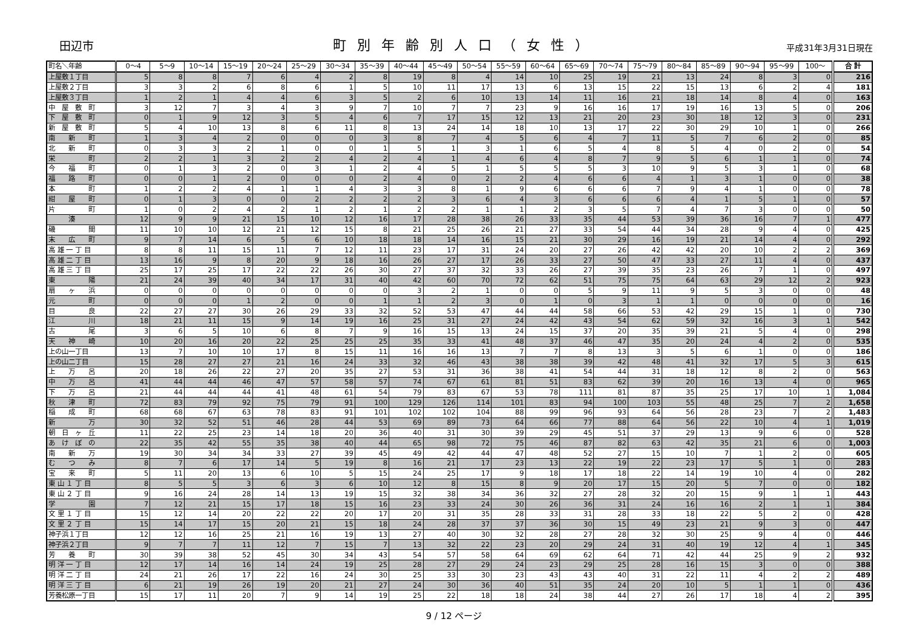田辺市
町別年齢別人口（女性）
平成31年3月31日現在
| 町名＼年齢 | 0～4 | 5～9 | 10～14 | 15～19 | 20～24 | 25～29 | 30～34 | 35～39 | 40～44 | 45～49 | 50～54 | 55～59 | 60～64 | 65～69 | 70～74 | 75～79 | 80～84 | 85～89 | 90～94 | 95～99 | 100～ | 合 計 |
| --- | --- | --- | --- | --- | --- | --- | --- | --- | --- | --- | --- | --- | --- | --- | --- | --- | --- | --- | --- | --- | --- | --- |
| 上屋敷１丁目 | 5 | 8 | 8 | 7 | 6 | 4 | 2 | 8 | 19 | 8 | 4 | 14 | 10 | 25 | 19 | 21 | 13 | 24 | 8 | 3 | 0 | 216 |
| 上屋敷２丁目 | 3 | 3 | 2 | 6 | 8 | 6 | 1 | 5 | 10 | 11 | 17 | 13 | 6 | 13 | 15 | 22 | 15 | 13 | 6 | 2 | 4 | 181 |
| 上屋敷３丁目 | 1 | 2 | 1 | 4 | 4 | 6 | 3 | 5 | 2 | 6 | 10 | 13 | 14 | 11 | 16 | 21 | 18 | 14 | 8 | 4 | 0 | 163 |
| 中 屋 敷 町 | 3 | 12 | 7 | 3 | 4 | 3 | 9 | 7 | 10 | 7 | 7 | 23 | 9 | 16 | 16 | 17 | 19 | 16 | 13 | 5 | 0 | 206 |
| 下 屋 敷 町 | 0 | 1 | 9 | 12 | 3 | 5 | 4 | 6 | 7 | 17 | 15 | 12 | 13 | 21 | 20 | 23 | 30 | 18 | 12 | 3 | 0 | 231 |
| 新 屋 敷 町 | 5 | 4 | 10 | 13 | 8 | 6 | 11 | 8 | 13 | 24 | 14 | 18 | 10 | 13 | 17 | 22 | 30 | 29 | 10 | 1 | 0 | 266 |
| 南 新 町 | 1 | 3 | 4 | 2 | 0 | 0 | 0 | 3 | 8 | 7 | 4 | 5 | 6 | 4 | 7 | 11 | 5 | 7 | 6 | 2 | 0 | 85 |
| 北 新 町 | 0 | 3 | 3 | 2 | 1 | 0 | 0 | 1 | 5 | 1 | 3 | 1 | 6 | 5 | 4 | 8 | 5 | 4 | 0 | 2 | 0 | 54 |
| 栄 町 | 2 | 2 | 1 | 3 | 2 | 2 | 4 | 2 | 4 | 1 | 4 | 6 | 4 | 8 | 7 | 9 | 5 | 6 | 1 | 1 | 0 | 74 |
| 今 福 町 | 0 | 1 | 3 | 2 | 0 | 3 | 1 | 2 | 4 | 5 | 1 | 5 | 5 | 5 | 3 | 10 | 9 | 5 | 3 | 1 | 0 | 68 |
| 福 路 町 | 0 | 0 | 1 | 2 | 0 | 0 | 0 | 2 | 4 | 0 | 2 | 2 | 4 | 6 | 6 | 4 | 1 | 3 | 1 | 0 | 0 | 38 |
| 本 町 | 1 | 2 | 2 | 4 | 1 | 1 | 4 | 3 | 3 | 8 | 1 | 9 | 6 | 6 | 6 | 7 | 9 | 4 | 1 | 0 | 0 | 78 |
| 紺 屋 町 | 0 | 1 | 3 | 0 | 0 | 2 | 2 | 2 | 2 | 3 | 6 | 4 | 3 | 6 | 6 | 6 | 4 | 1 | 5 | 1 | 0 | 57 |
| 片 町 | 1 | 0 | 2 | 4 | 2 | 1 | 2 | 1 | 2 | 2 | 1 | 1 | 2 | 3 | 5 | 7 | 4 | 7 | 3 | 0 | 0 | 50 |
| 湊 | 12 | 9 | 9 | 21 | 15 | 10 | 12 | 16 | 17 | 28 | 38 | 26 | 33 | 35 | 44 | 53 | 39 | 36 | 16 | 7 | 1 | 477 |
| 磯 間 | 11 | 10 | 10 | 12 | 21 | 12 | 15 | 8 | 21 | 25 | 26 | 21 | 27 | 33 | 54 | 44 | 34 | 28 | 9 | 4 | 0 | 425 |
| 末 広 町 | 9 | 7 | 14 | 6 | 5 | 6 | 10 | 18 | 18 | 14 | 16 | 15 | 21 | 30 | 29 | 16 | 19 | 21 | 14 | 4 | 0 | 292 |
| 高 雄 一 丁 目 | 8 | 8 | 11 | 15 | 11 | 7 | 12 | 11 | 23 | 17 | 31 | 24 | 20 | 27 | 26 | 42 | 42 | 20 | 10 | 2 | 2 | 369 |
| 高 雄 二 丁 目 | 13 | 16 | 9 | 8 | 20 | 9 | 18 | 16 | 26 | 27 | 17 | 26 | 33 | 27 | 50 | 47 | 33 | 27 | 11 | 4 | 0 | 437 |
| 高 雄 三 丁 目 | 25 | 17 | 25 | 17 | 22 | 22 | 26 | 30 | 27 | 37 | 32 | 33 | 26 | 27 | 39 | 35 | 23 | 26 | 7 | 1 | 0 | 497 |
| 東 陽 | 21 | 24 | 39 | 40 | 34 | 17 | 31 | 40 | 42 | 60 | 70 | 72 | 62 | 51 | 75 | 75 | 64 | 63 | 29 | 12 | 2 | 923 |
| 扇 ヶ 浜 | 0 | 0 | 0 | 0 | 0 | 0 | 0 | 0 | 3 | 2 | 1 | 0 | 0 | 5 | 9 | 11 | 9 | 5 | 3 | 0 | 0 | 48 |
| 元 町 | 0 | 0 | 0 | 1 | 2 | 0 | 0 | 1 | 1 | 2 | 3 | 0 | 1 | 0 | 3 | 1 | 1 | 0 | 0 | 0 | 0 | 16 |
| 目 良 | 22 | 27 | 27 | 30 | 26 | 29 | 33 | 32 | 52 | 53 | 47 | 44 | 44 | 58 | 66 | 53 | 42 | 29 | 15 | 1 | 0 | 730 |
| 江 川 | 18 | 21 | 11 | 15 | 9 | 14 | 19 | 16 | 25 | 31 | 27 | 24 | 42 | 43 | 54 | 62 | 59 | 32 | 16 | 3 | 1 | 542 |
| 古 尾 | 3 | 6 | 5 | 10 | 6 | 8 | 7 | 9 | 16 | 15 | 13 | 24 | 15 | 37 | 20 | 35 | 39 | 21 | 5 | 4 | 0 | 298 |
| 天 神 崎 | 10 | 20 | 16 | 20 | 22 | 25 | 25 | 25 | 35 | 33 | 41 | 48 | 37 | 46 | 47 | 35 | 20 | 24 | 4 | 2 | 0 | 535 |
| 上の山一丁目 | 13 | 7 | 10 | 10 | 17 | 8 | 15 | 11 | 16 | 16 | 13 | 7 | 7 | 8 | 13 | 3 | 5 | 6 | 1 | 0 | 0 | 186 |
| 上の山二丁目 | 15 | 28 | 27 | 27 | 21 | 16 | 24 | 33 | 32 | 46 | 43 | 38 | 38 | 39 | 42 | 48 | 41 | 32 | 17 | 5 | 3 | 615 |
| 上 万 呂 | 20 | 18 | 26 | 22 | 27 | 20 | 35 | 27 | 53 | 31 | 36 | 38 | 41 | 54 | 44 | 31 | 18 | 12 | 8 | 2 | 0 | 563 |
| 中 万 呂 | 41 | 44 | 44 | 46 | 47 | 57 | 58 | 57 | 74 | 67 | 61 | 81 | 51 | 83 | 62 | 39 | 20 | 16 | 13 | 4 | 0 | 965 |
| 下 万 呂 | 21 | 44 | 44 | 44 | 41 | 48 | 61 | 54 | 79 | 83 | 67 | 53 | 78 | 111 | 81 | 87 | 35 | 25 | 17 | 10 | 1 | 1,084 |
| 秋 津 町 | 72 | 83 | 79 | 92 | 75 | 79 | 91 | 100 | 129 | 126 | 114 | 101 | 83 | 94 | 100 | 103 | 55 | 48 | 25 | 7 | 2 | 1,658 |
| 稲 成 町 | 68 | 68 | 67 | 63 | 78 | 83 | 91 | 101 | 102 | 102 | 104 | 88 | 99 | 96 | 93 | 64 | 56 | 28 | 23 | 7 | 2 | 1,483 |
| 新 万 | 30 | 32 | 52 | 51 | 46 | 28 | 44 | 53 | 69 | 89 | 73 | 64 | 66 | 77 | 88 | 64 | 56 | 22 | 10 | 4 | 1 | 1,019 |
| 朝 日 ヶ 丘 | 11 | 22 | 25 | 23 | 14 | 18 | 20 | 36 | 40 | 31 | 30 | 39 | 29 | 45 | 51 | 37 | 29 | 13 | 9 | 6 | 0 | 528 |
| あ け ぼ の | 22 | 35 | 42 | 55 | 35 | 38 | 40 | 44 | 65 | 98 | 72 | 75 | 46 | 87 | 82 | 63 | 42 | 35 | 21 | 6 | 0 | 1,003 |
| 南 新 万 | 19 | 30 | 34 | 34 | 33 | 27 | 39 | 45 | 49 | 42 | 44 | 47 | 48 | 52 | 27 | 15 | 10 | 7 | 1 | 2 | 0 | 605 |
| む つ み | 8 | 7 | 6 | 17 | 14 | 5 | 19 | 8 | 16 | 21 | 17 | 23 | 13 | 22 | 19 | 22 | 23 | 17 | 5 | 1 | 0 | 283 |
| 宝 来 町 | 5 | 11 | 20 | 13 | 6 | 10 | 5 | 15 | 24 | 25 | 17 | 9 | 18 | 17 | 18 | 22 | 14 | 19 | 10 | 4 | 0 | 282 |
| 東 山 １ 丁 目 | 8 | 5 | 5 | 3 | 6 | 3 | 6 | 10 | 12 | 8 | 15 | 8 | 9 | 20 | 17 | 15 | 20 | 5 | 7 | 0 | 0 | 182 |
| 東 山 ２ 丁 目 | 9 | 16 | 24 | 28 | 14 | 13 | 19 | 15 | 32 | 38 | 34 | 36 | 32 | 27 | 28 | 32 | 20 | 15 | 9 | 1 | 1 | 443 |
| 学 園 | 7 | 12 | 21 | 15 | 17 | 18 | 15 | 16 | 23 | 33 | 24 | 30 | 26 | 36 | 31 | 24 | 16 | 16 | 2 | 1 | 1 | 384 |
| 文 里 １ 丁 目 | 15 | 12 | 14 | 20 | 22 | 22 | 20 | 17 | 20 | 31 | 35 | 28 | 33 | 31 | 28 | 33 | 18 | 22 | 5 | 2 | 0 | 428 |
| 文 里 ２ 丁 目 | 15 | 14 | 17 | 15 | 20 | 21 | 15 | 18 | 24 | 28 | 37 | 37 | 36 | 30 | 15 | 49 | 23 | 21 | 9 | 3 | 0 | 447 |
| 神子浜１丁目 | 12 | 12 | 16 | 25 | 21 | 16 | 19 | 13 | 27 | 40 | 30 | 32 | 28 | 27 | 28 | 32 | 30 | 25 | 9 | 4 | 0 | 446 |
| 神子浜２丁目 | 9 | 7 | 7 | 11 | 12 | 7 | 15 | 7 | 13 | 32 | 22 | 23 | 20 | 29 | 24 | 31 | 40 | 19 | 12 | 4 | 1 | 345 |
| 芳 養 町 | 30 | 39 | 38 | 52 | 45 | 30 | 34 | 43 | 54 | 57 | 58 | 64 | 69 | 62 | 64 | 71 | 42 | 44 | 25 | 9 | 2 | 932 |
| 明 洋 一 丁 目 | 12 | 17 | 14 | 16 | 14 | 24 | 19 | 25 | 28 | 27 | 29 | 24 | 23 | 29 | 25 | 28 | 16 | 15 | 3 | 0 | 0 | 388 |
| 明 洋 二 丁 目 | 24 | 21 | 26 | 17 | 22 | 16 | 24 | 30 | 25 | 33 | 30 | 23 | 43 | 43 | 40 | 31 | 22 | 11 | 4 | 2 | 2 | 489 |
| 明 洋 三 丁 目 | 6 | 21 | 19 | 26 | 19 | 20 | 21 | 27 | 24 | 30 | 36 | 40 | 51 | 35 | 24 | 20 | 10 | 5 | 1 | 1 | 0 | 436 |
| 芳養松原一丁目 | 15 | 17 | 11 | 20 | 7 | 9 | 14 | 19 | 25 | 22 | 18 | 18 | 24 | 38 | 44 | 27 | 26 | 17 | 18 | 4 | 2 | 395 |
9 / 12 ページ